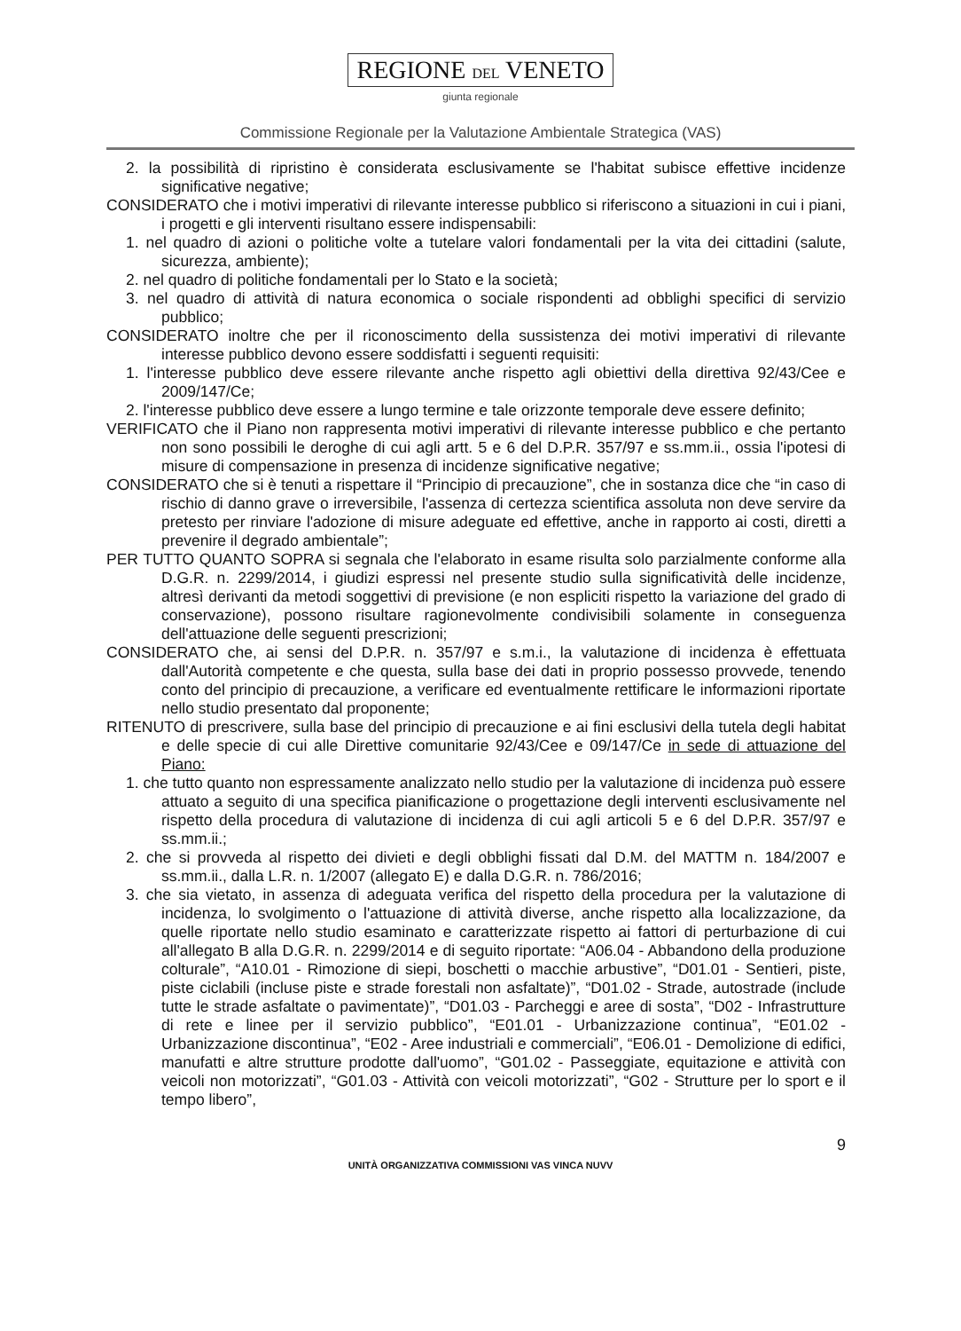REGIONE DEL VENETO
giunta regionale
Commissione Regionale per la Valutazione Ambientale Strategica (VAS)
2. la possibilità di ripristino è considerata esclusivamente se l'habitat subisce effettive incidenze significative negative;
CONSIDERATO che i motivi imperativi di rilevante interesse pubblico si riferiscono a situazioni in cui i piani, i progetti e gli interventi risultano essere indispensabili:
1. nel quadro di azioni o politiche volte a tutelare valori fondamentali per la vita dei cittadini (salute, sicurezza, ambiente);
2. nel quadro di politiche fondamentali per lo Stato e la società;
3. nel quadro di attività di natura economica o sociale rispondenti ad obblighi specifici di servizio pubblico;
CONSIDERATO inoltre che per il riconoscimento della sussistenza dei motivi imperativi di rilevante interesse pubblico devono essere soddisfatti i seguenti requisiti:
1. l'interesse pubblico deve essere rilevante anche rispetto agli obiettivi della direttiva 92/43/Cee e 2009/147/Ce;
2. l'interesse pubblico deve essere a lungo termine e tale orizzonte temporale deve essere definito;
VERIFICATO che il Piano non rappresenta motivi imperativi di rilevante interesse pubblico e che pertanto non sono possibili le deroghe di cui agli artt. 5 e 6 del D.P.R. 357/97 e ss.mm.ii., ossia l'ipotesi di misure di compensazione in presenza di incidenze significative negative;
CONSIDERATO che si è tenuti a rispettare il “Principio di precauzione”, che in sostanza dice che “in caso di rischio di danno grave o irreversibile, l'assenza di certezza scientifica assoluta non deve servire da pretesto per rinviare l'adozione di misure adeguate ed effettive, anche in rapporto ai costi, diretti a prevenire il degrado ambientale”;
PER TUTTO QUANTO SOPRA si segnala che l'elaborato in esame risulta solo parzialmente conforme alla D.G.R. n. 2299/2014, i giudizi espressi nel presente studio sulla significatività delle incidenze, altresì derivanti da metodi soggettivi di previsione (e non espliciti rispetto la variazione del grado di conservazione), possono risultare ragionevolmente condivisibili solamente in conseguenza dell'attuazione delle seguenti prescrizioni;
CONSIDERATO che, ai sensi del D.P.R. n. 357/97 e s.m.i., la valutazione di incidenza è effettuata dall'Autorità competente e che questa, sulla base dei dati in proprio possesso provvede, tenendo conto del principio di precauzione, a verificare ed eventualmente rettificare le informazioni riportate nello studio presentato dal proponente;
RITENUTO di prescrivere, sulla base del principio di precauzione e ai fini esclusivi della tutela degli habitat e delle specie di cui alle Direttive comunitarie 92/43/Cee e 09/147/Ce in sede di attuazione del Piano:
1. che tutto quanto non espressamente analizzato nello studio per la valutazione di incidenza può essere attuato a seguito di una specifica pianificazione o progettazione degli interventi esclusivamente nel rispetto della procedura di valutazione di incidenza di cui agli articoli 5 e 6 del D.P.R. 357/97 e ss.mm.ii.;
2. che si provveda al rispetto dei divieti e degli obblighi fissati dal D.M. del MATTM n. 184/2007 e ss.mm.ii., dalla L.R. n. 1/2007 (allegato E) e dalla D.G.R. n. 786/2016;
3. che sia vietato, in assenza di adeguata verifica del rispetto della procedura per la valutazione di incidenza, lo svolgimento o l'attuazione di attività diverse, anche rispetto alla localizzazione, da quelle riportate nello studio esaminato e caratterizzate rispetto ai fattori di perturbazione di cui all'allegato B alla D.G.R. n. 2299/2014 e di seguito riportate: “A06.04 - Abbandono della produzione colturale”, “A10.01 - Rimozione di siepi, boschetti o macchie arbustive”, “D01.01 - Sentieri, piste, piste ciclabili (incluse piste e strade forestali non asfaltate)”, “D01.02 - Strade, autostrade (include tutte le strade asfaltate o pavimentate)”, “D01.03 - Parcheggi e aree di sosta”, “D02 - Infrastrutture di rete e linee per il servizio pubblico”, “E01.01 - Urbanizzazione continua”, “E01.02 - Urbanizzazione discontinua”, “E02 - Aree industriali e commerciali”, “E06.01 - Demolizione di edifici, manufatti e altre strutture prodotte dall'uomo”, “G01.02 - Passeggiate, equitazione e attività con veicoli non motorizzati”, “G01.03 - Attività con veicoli motorizzati”, “G02 - Strutture per lo sport e il tempo libero”,
9
UNITÀ ORGANIZZATIVA COMMISSIONI VAS VINCA NUVV